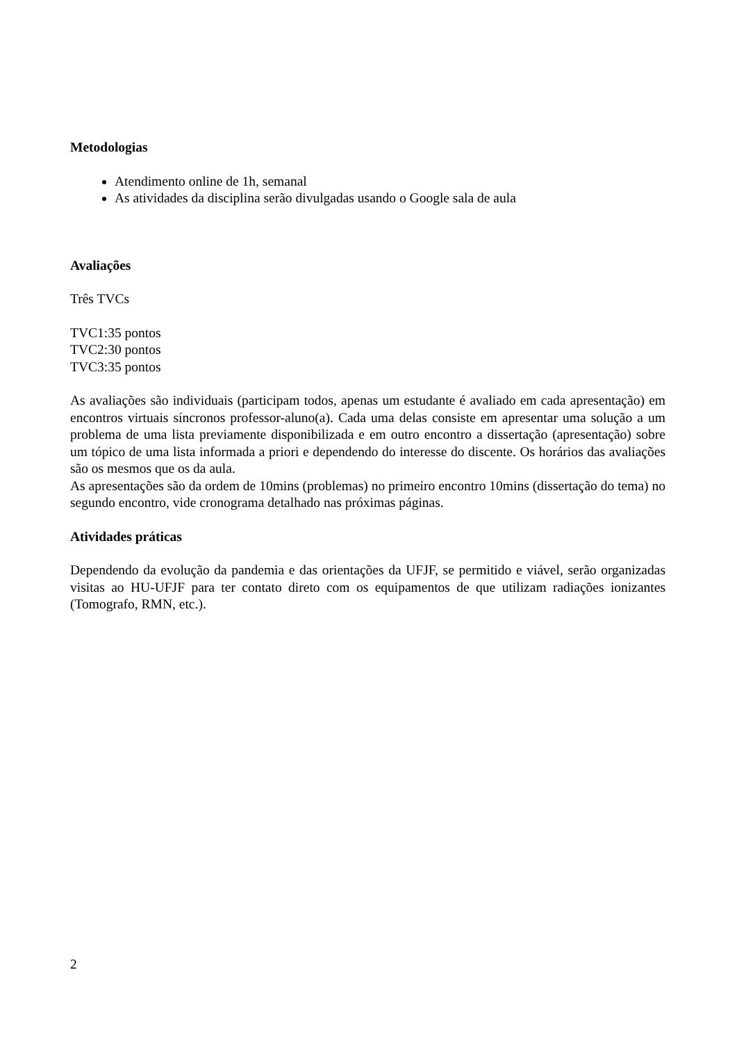Metodologias
Atendimento online de 1h, semanal
As atividades da disciplina serão divulgadas usando o Google sala de aula
Avaliações
Três TVCs
TVC1:35 pontos
TVC2:30 pontos
TVC3:35 pontos
As avaliações são individuais (participam todos, apenas um estudante é avaliado em cada apresentação) em encontros virtuais síncronos professor-aluno(a). Cada uma delas consiste em apresentar uma solução a um problema de uma lista previamente disponibilizada e em outro encontro a dissertação (apresentação) sobre um tópico de uma lista informada a priori e dependendo do interesse do discente. Os horários das avaliações são os mesmos que os da aula.
As apresentações são da ordem de 10mins (problemas) no primeiro encontro 10mins (dissertação do tema) no segundo encontro, vide cronograma detalhado nas próximas páginas.
Atividades práticas
Dependendo da evolução da pandemia e das orientações da UFJF, se permitido e viável, serão organizadas visitas ao HU-UFJF para ter contato direto com os equipamentos de que utilizam radiações ionizantes (Tomografo, RMN, etc.).
2